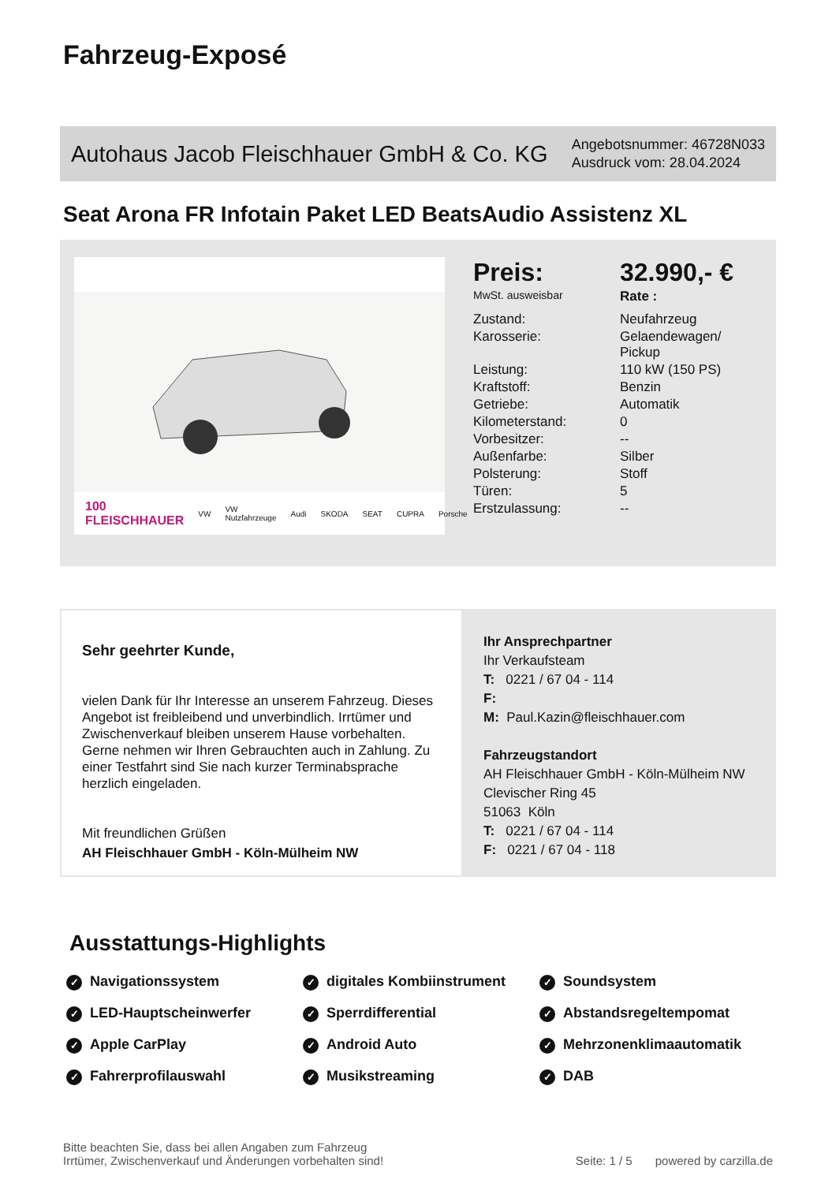Fahrzeug-Exposé
Autohaus Jacob Fleischhauer GmbH & Co. KG
Angebotsnummer: 46728N033
Ausdruck vom: 28.04.2024
Seat Arona FR Infotain Paket LED BeatsAudio Assistenz XL
100 FLEISCHHAUER VW VW Nutzfahrzeuge Audi SKODA SEAT CUPRA Porsche
| Preis: | 32.990,- € |
| MwSt. ausweisbar | Rate : |
| Zustand: | Neufahrzeug |
| Karosserie: | Gelaendewagen/ Pickup |
| Leistung: | 110 kW (150 PS) |
| Kraftstoff: | Benzin |
| Getriebe: | Automatik |
| Kilometerstand: | 0 |
| Vorbesitzer: | -- |
| Außenfarbe: | Silber |
| Polsterung: | Stoff |
| Türen: | 5 |
| Erstzulassung: | -- |
Sehr geehrter Kunde,
vielen Dank für Ihr Interesse an unserem Fahrzeug. Dieses Angebot ist freibleibend und unverbindlich. Irrtümer und Zwischenverkauf bleiben unserem Hause vorbehalten. Gerne nehmen wir Ihren Gebrauchten auch in Zahlung. Zu einer Testfahrt sind Sie nach kurzer Terminabsprache herzlich eingeladen.
Mit freundlichen Grüßen
AH Fleischhauer GmbH - Köln-Mülheim NW
Ihr Ansprechpartner
Ihr Verkaufsteam
T: 0221 / 67 04 - 114
F:
M: Paul.Kazin@fleischhauer.com
Fahrzeugstandort
AH Fleischhauer GmbH - Köln-Mülheim NW
Clevischer Ring 45
51063 Köln
T: 0221 / 67 04 - 114
F: 0221 / 67 04 - 118
Ausstattungs-Highlights
✓ Navigationssystem
✓ digitales Kombiinstrument
✓ Soundsystem
✓ LED-Hauptscheinwerfer
✓ Sperrdifferential
✓ Abstandsregeltempomat
✓ Apple CarPlay
✓ Android Auto
✓ Mehrzonenklimaautomatik
✓ Fahrerprofilauswahl
✓ Musikstreaming
✓ DAB
Bitte beachten Sie, dass bei allen Angaben zum Fahrzeug
Irrtümer, Zwischenverkauf und Änderungen vorbehalten sind!
Seite: 1 / 5 powered by carzilla.de